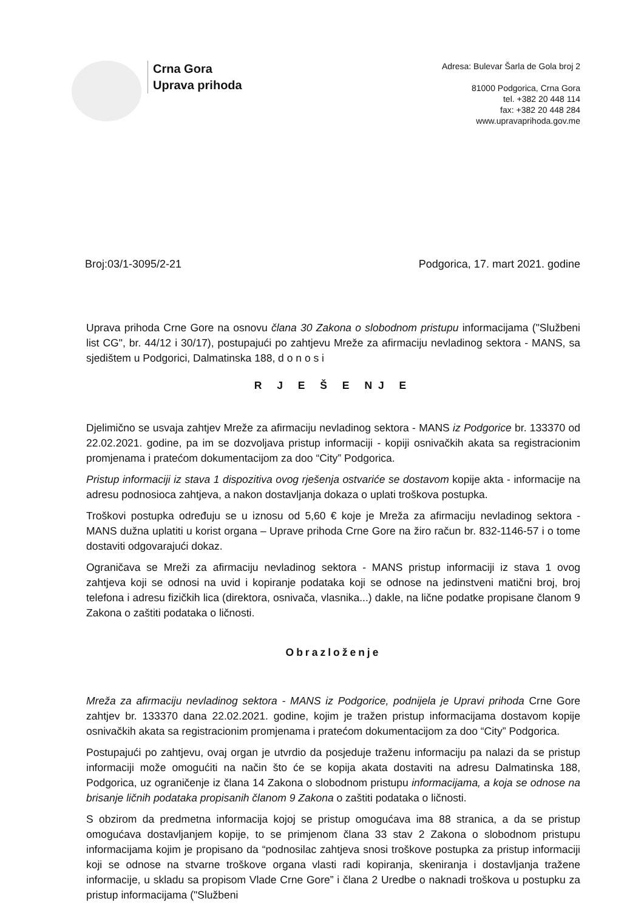Crna Gora
Uprava prihoda
Adresa: Bulevar Šarla de Gola broj 2
81000 Podgorica, Crna Gora
tel. +382 20 448 114
fax: +382 20 448 284
www.upravaprihoda.gov.me
Broj:03/1-3095/2-21 Podgorica, 17. mart 2021. godine
Uprava prihoda Crne Gore na osnovu člana 30 Zakona o slobodnom pristupu informacijama ("Službeni list CG", br. 44/12 i 30/17), postupajući po zahtjevu Mreže za afirmaciju nevladinog sektora - MANS, sa sjedištem u Podgorici, Dalmatinska 188, d o n o s i
R J E Š E NJ E
Djelimično se usvaja zahtjev Mreže za afirmaciju nevladinog sektora - MANS iz Podgorice br. 133370 od 22.02.2021. godine, pa im se dozvoljava pristup informaciji - kopiji osnivačkih akata sa registracionim promjenama i pratećom dokumentacijom za doo “City” Podgorica.
Pristup informaciji iz stava 1 dispozitiva ovog rješenja ostvariće se dostavom kopije akta - informacije na adresu podnosioca zahtjeva, a nakon dostavljanja dokaza o uplati troškova postupka.
Troškovi postupka određuju se u iznosu od 5,60 € koje je Mreža za afirmaciju nevladinog sektora - MANS dužna uplatiti u korist organa – Uprave prihoda Crne Gore na žiro račun br. 832-1146-57 i o tome dostaviti odgovarajući dokaz.
Ograničava se Mreži za afirmaciju nevladinog sektora - MANS pristup informaciji iz stava 1 ovog zahtjeva koji se odnosi na uvid i kopiranje podataka koji se odnose na jedinstveni matični broj, broj telefona i adresu fizičkih lica (direktora, osnivača, vlasnika...) dakle, na lične podatke propisane članom 9 Zakona o zaštiti podataka o ličnosti.
Obrazloženje
Mreža za afirmaciju nevladinog sektora - MANS iz Podgorice, podnijela je Upravi prihoda Crne Gore zahtjev br. 133370 dana 22.02.2021. godine, kojim je tražen pristup informacijama dostavom kopije osnivačkih akata sa registracionim promjenama i pratećom dokumentacijom za doo “City” Podgorica.
Postupajući po zahtjevu, ovaj organ je utvrdio da posjeduje traženu informaciju pa nalazi da se pristup informaciji može omogućiti na način što će se kopija akata dostaviti na adresu Dalmatinska 188, Podgorica, uz ograničenje iz člana 14 Zakona o slobodnom pristupu informacijama, a koja se odnose na brisanje ličnih podataka propisanih članom 9 Zakona o zaštiti podataka o ličnosti.
S obzirom da predmetna informacija kojoj se pristup omogućava ima 88 stranica, a da se pristup omogućava dostavljanjem kopije, to se primjenom člana 33 stav 2 Zakona o slobodnom pristupu informacijama kojim je propisano da “podnosilac zahtjeva snosi troškove postupka za pristup informaciji koji se odnose na stvarne troškove organa vlasti radi kopiranja, skeniranja i dostavljanja tražene informacije, u skladu sa propisom Vlade Crne Gore” i člana 2 Uredbe o naknadi troškova u postupku za pristup informacijama ("Službeni